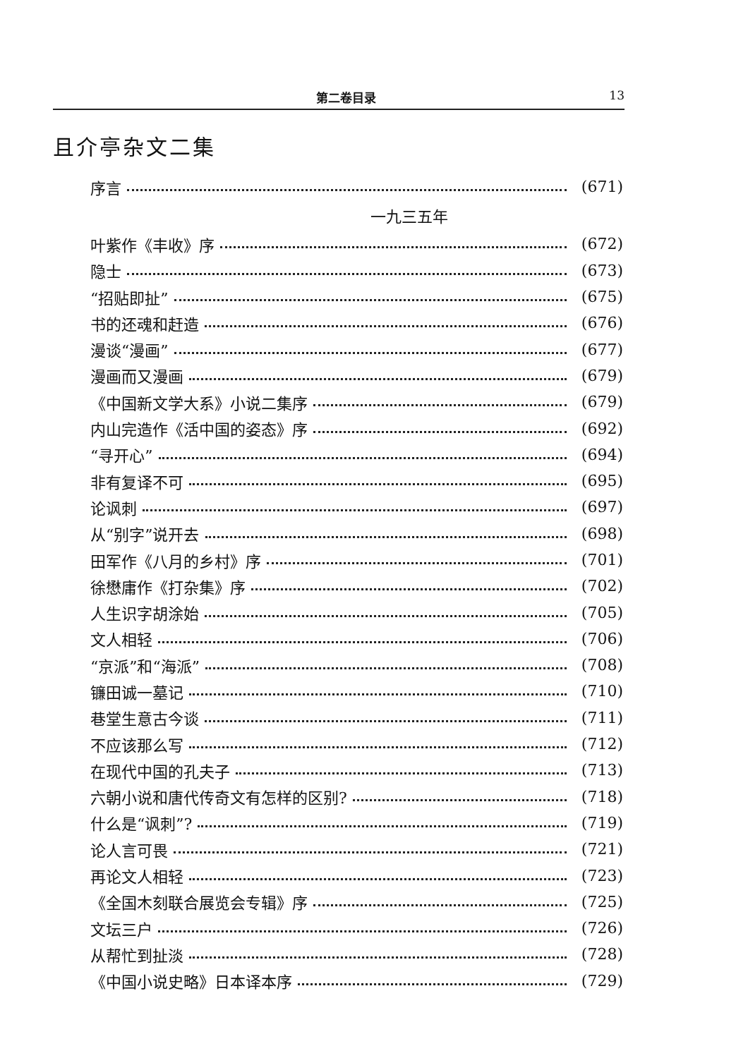第二卷目录 13
且介亭杂文二集
序言 (671)
一九三五年
叶紫作《丰收》序 (672)
隐士 (673)
“招贴即扯” (675)
书的还魂和赶造 (676)
漫谈“漫画” (677)
漫画而又漫画 (679)
《中国新文学大系》小说二集序 (679)
内山完造作《活中国的姿态》序 (692)
“寻开心” (694)
非有复译不可 (695)
论讽刺 (697)
从“别字”说开去 (698)
田军作《八月的乡村》序 (701)
徐懋庸作《打杂集》序 (702)
人生识字胡涂始 (705)
文人相轻 (706)
“京派”和“海派” (708)
镰田诚一墓记 (710)
巷堂生意古今谈 (711)
不应该那么写 (712)
在现代中国的孔夫子 (713)
六朝小说和唐代传奇文有怎样的区别? (718)
什么是“讽刺”? (719)
论人言可畏 (721)
再论文人相轻 (723)
《全国木刻联合展览会专辑》序 (725)
文坛三户 (726)
从帮忙到扯淡 (728)
《中国小说史略》日本译本序 (729)